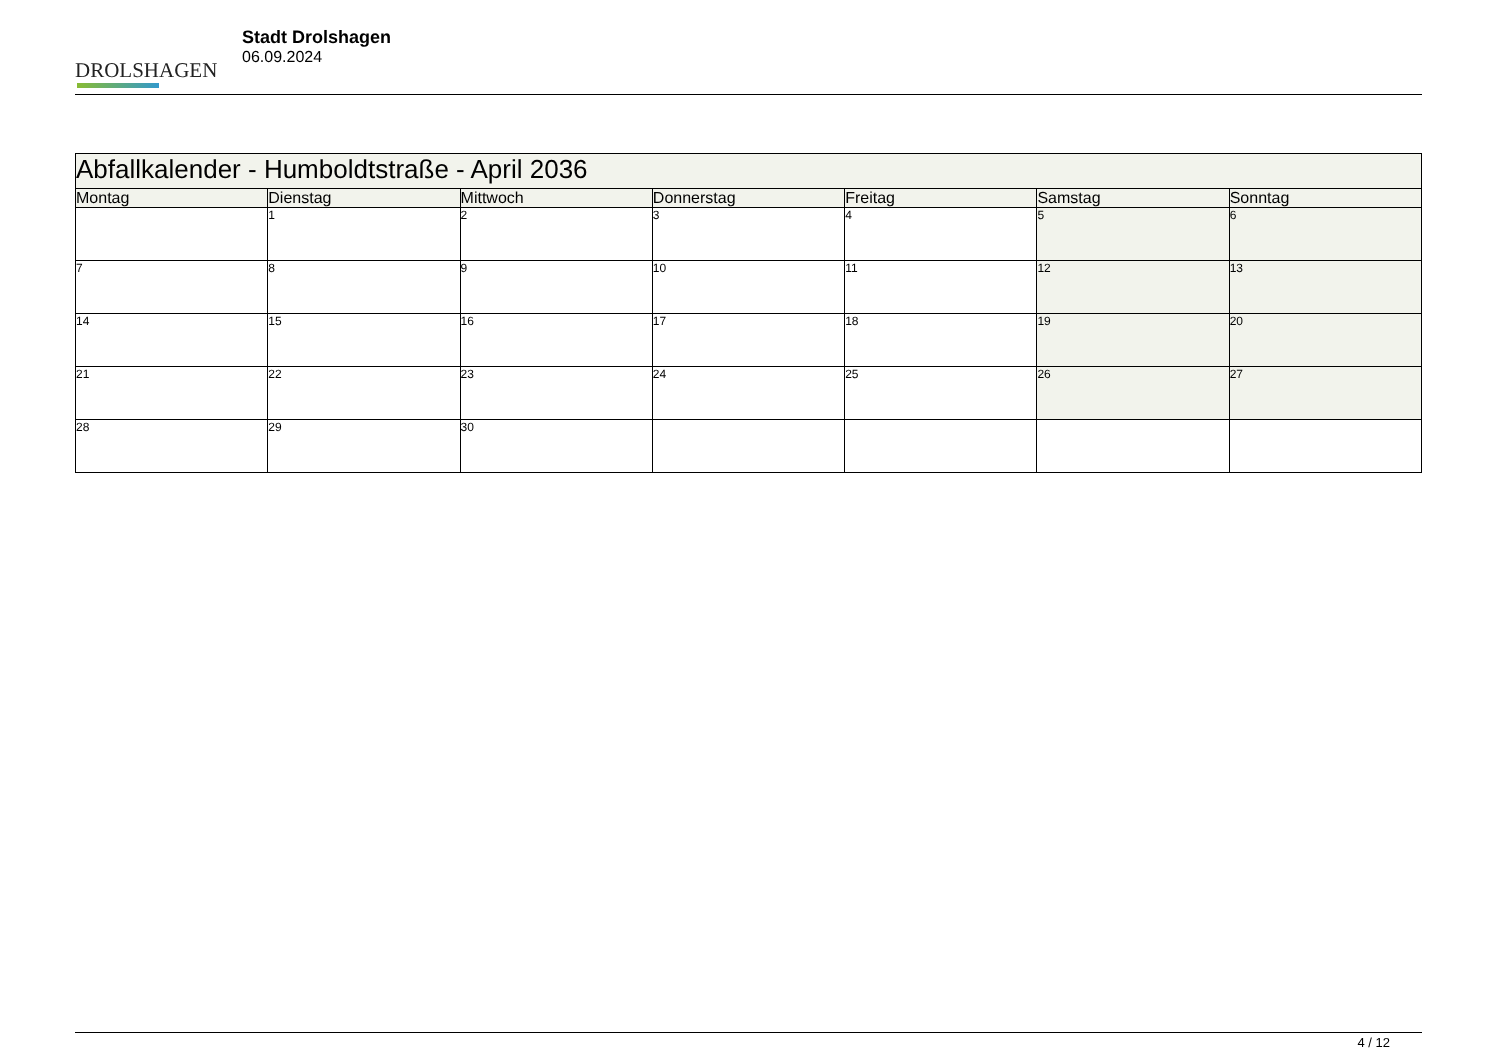DROLSHAGEN
Stadt Drolshagen
06.09.2024
| Abfallkalender - Humboldtstraße - April 2036 | | | | | | |
| --- | --- | --- | --- | --- | --- | --- |
| Montag | Dienstag | Mittwoch | Donnerstag | Freitag | Samstag | Sonntag |
| | 1 | 2 | 3 | 4 | 5 | 6 |
| 7 | 8 | 9 | 10 | 11 | 12 | 13 |
| 14 | 15 | 16 | 17 | 18 | 19 | 20 |
| 21 | 22 | 23 | 24 | 25 | 26 | 27 |
| 28 | 29 | 30 | | | | |
4 / 12